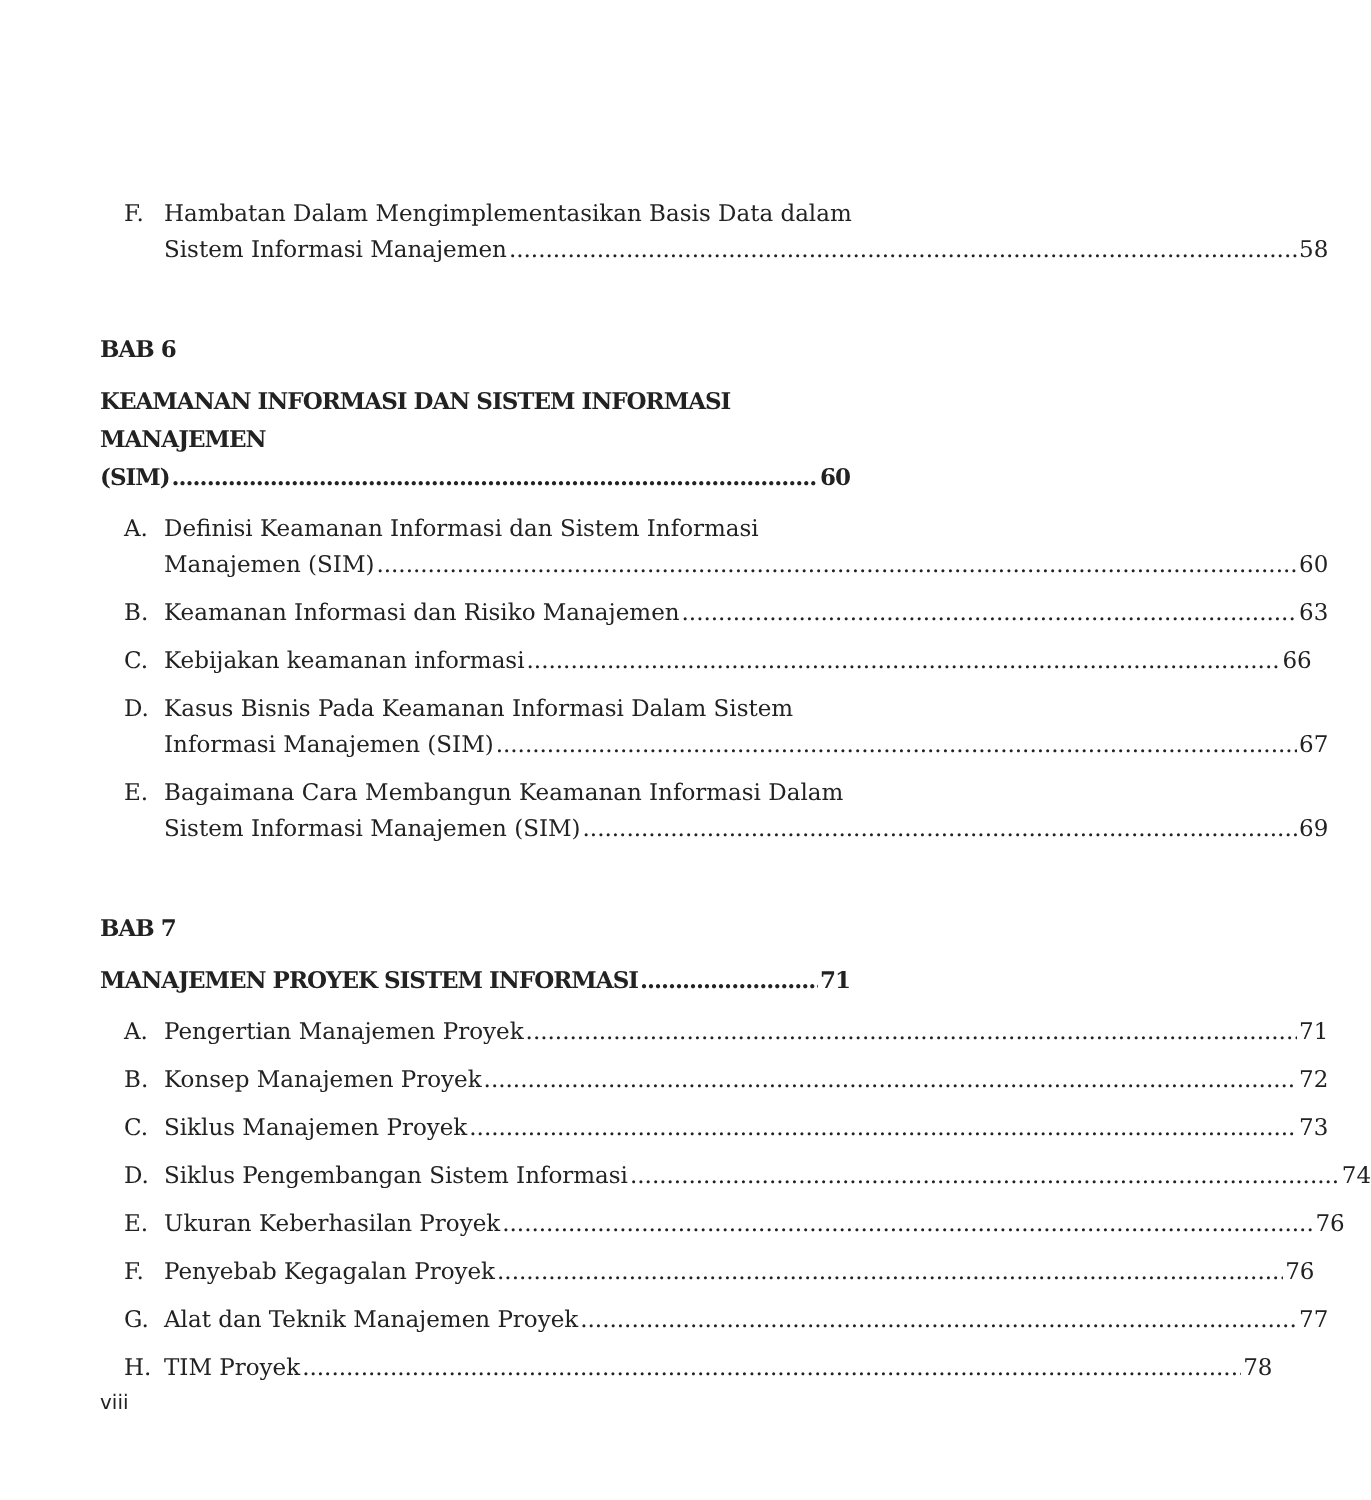F. Hambatan Dalam Mengimplementasikan Basis Data dalam
Sistem Informasi Manajemen 58
BAB 6
KEAMANAN INFORMASI DAN SISTEM INFORMASI MANAJEMEN
(SIM) 60
A. Definisi Keamanan Informasi dan Sistem Informasi
Manajemen (SIM) 60
B. Keamanan Informasi dan Risiko Manajemen 63
C. Kebijakan keamanan informasi 66
D. Kasus Bisnis Pada Keamanan Informasi Dalam Sistem
Informasi Manajemen (SIM) 67
E. Bagaimana Cara Membangun Keamanan Informasi Dalam
Sistem Informasi Manajemen (SIM) 69
BAB 7
MANAJEMEN PROYEK SISTEM INFORMASI 71
A. Pengertian Manajemen Proyek 71
B. Konsep Manajemen Proyek 72
C. Siklus Manajemen Proyek 73
D. Siklus Pengembangan Sistem Informasi 74
E. Ukuran Keberhasilan Proyek 76
F. Penyebab Kegagalan Proyek 76
G. Alat dan Teknik Manajemen Proyek 77
H. TIM Proyek 78
viii